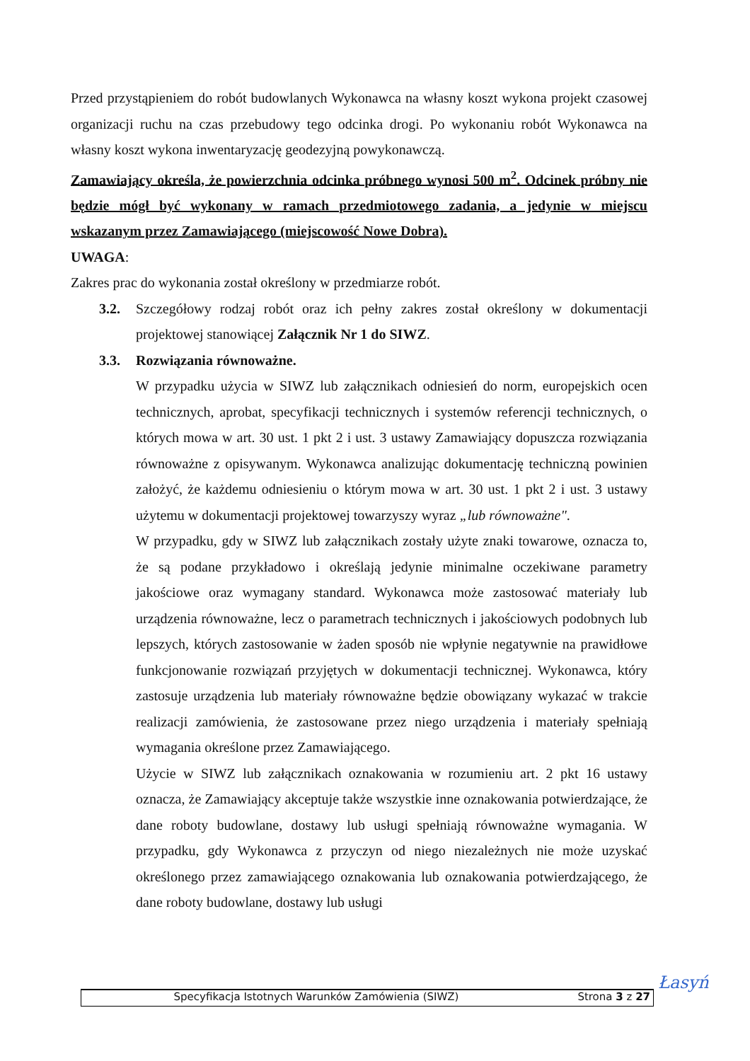Przed przystąpieniem do robót budowlanych Wykonawca na własny koszt wykona projekt czasowej organizacji ruchu na czas przebudowy tego odcinka drogi. Po wykonaniu robót Wykonawca na własny koszt wykona inwentaryzację geodezyjną powykonawczą.
Zamawiający określa, że powierzchnia odcinka próbnego wynosi 500 m<sup>2</sup>. Odcinek próbny nie będzie mógł być wykonany w ramach przedmiotowego zadania, a jedynie w miejscu wskazanym przez Zamawiającego (miejscowość Nowe Dobra).
UWAGA:
Zakres prac do wykonania został określony w przedmiarze robót.
3.2. Szczegółowy rodzaj robót oraz ich pełny zakres został określony w dokumentacji projektowej stanowiącej Załącznik Nr 1 do SIWZ.
3.3. Rozwiązania równoważne.
W przypadku użycia w SIWZ lub załącznikach odniesień do norm, europejskich ocen technicznych, aprobat, specyfikacji technicznych i systemów referencji technicznych, o których mowa w art. 30 ust. 1 pkt 2 i ust. 3 ustawy Zamawiający dopuszcza rozwiązania równoważne z opisywanym. Wykonawca analizując dokumentację techniczną powinien założyć, że każdemu odniesieniu o którym mowa w art. 30 ust. 1 pkt 2 i ust. 3 ustawy użytemu w dokumentacji projektowej towarzyszy wyraz „lub równoważne".
W przypadku, gdy w SIWZ lub załącznikach zostały użyte znaki towarowe, oznacza to, że są podane przykładowo i określają jedynie minimalne oczekiwane parametry jakościowe oraz wymagany standard. Wykonawca może zastosować materiały lub urządzenia równoważne, lecz o parametrach technicznych i jakościowych podobnych lub lepszych, których zastosowanie w żaden sposób nie wpłynie negatywnie na prawidłowe funkcjonowanie rozwiązań przyjętych w dokumentacji technicznej. Wykonawca, który zastosuje urządzenia lub materiały równoważne będzie obowiązany wykazać w trakcie realizacji zamówienia, że zastosowane przez niego urządzenia i materiały spełniają wymagania określone przez Zamawiającego.
Użycie w SIWZ lub załącznikach oznakowania w rozumieniu art. 2 pkt 16 ustawy oznacza, że Zamawiający akceptuje także wszystkie inne oznakowania potwierdzające, że dane roboty budowlane, dostawy lub usługi spełniają równoważne wymagania. W przypadku, gdy Wykonawca z przyczyn od niego niezależnych nie może uzyskać określonego przez zamawiającego oznakowania lub oznakowania potwierdzającego, że dane roboty budowlane, dostawy lub usługi
Specyfikacja Istotnych Warunków Zamówienia (SIWZ) Strona 3 z 27
Łasyń